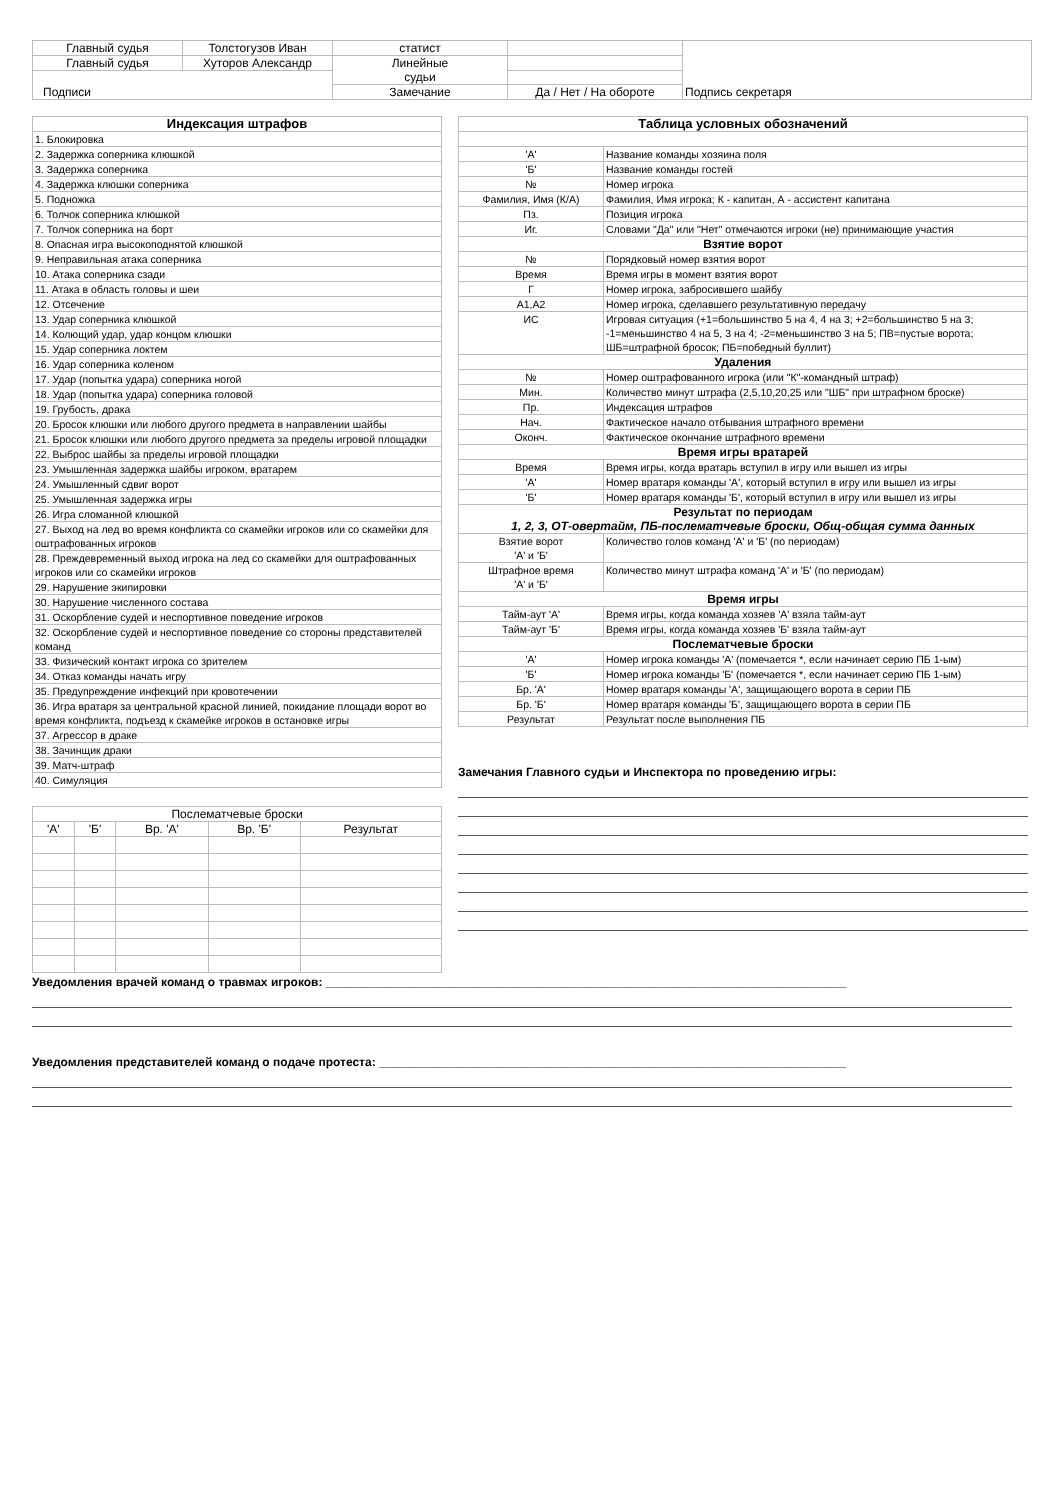| Главный судья | Толстогузов Иван | статист | | Подпись секретаря |
| Главный судья | Хуторов Александр | Линейные судьи | | |
| Подписи | | | | |
| | | Замечание | Да / Нет / На обороте | |
| Индексация штрафов |
| --- |
| 1. Блокировка |
| 2. Задержка соперника клюшкой |
| 3. Задержка соперника |
| 4. Задержка клюшки соперника |
| 5. Подножка |
| 6. Толчок соперника клюшкой |
| 7. Толчок соперника на борт |
| 8. Опасная игра высокоподнятой клюшкой |
| 9. Неправильная атака соперника |
| 10. Атака соперника сзади |
| 11. Атака в область головы и шеи |
| 12. Отсечение |
| 13. Удар соперника клюшкой |
| 14. Колющий удар, удар концом клюшки |
| 15. Удар соперника локтем |
| 16. Удар соперника коленом |
| 17. Удар (попытка удара) соперника ногой |
| 18. Удар (попытка удара) соперника головой |
| 19. Грубость, драка |
| 20. Бросок клюшки или любого другого предмета в направлении шайбы |
| 21. Бросок клюшки или любого другого предмета за пределы игровой площадки |
| 22. Выброс шайбы за пределы игровой площадки |
| 23. Умышленная задержка шайбы игроком, вратарем |
| 24. Умышленный сдвиг ворот |
| 25. Умышленная задержка игры |
| 26. Игра сломанной клюшкой |
| 27. Выход на лед во время конфликта со скамейки игроков или со скамейки для оштрафованных игроков |
| 28. Преждевременный выход игрока на лед со скамейки для оштрафованных игроков или со скамейки игроков |
| 29. Нарушение экипировки |
| 30. Нарушение численного состава |
| 31. Оскорбление судей и неспортивное поведение игроков |
| 32. Оскорбление судей и неспортивное поведение со стороны представителей команд |
| 33. Физический контакт игрока со зрителем |
| 34. Отказ команды начать игру |
| 35. Предупреждение инфекций при кровотечении |
| 36. Игра вратаря за центральной красной линией, покидание площади ворот во время конфликта, подъезд к скамейке игроков в остановке игры |
| 37. Агрессор в драке |
| 38. Зачинщик драки |
| 39. Матч-штраф |
| 40. Симуляция |
| Послематчевые броски | | | | |
| 'А' | 'Б' | Вр. 'А' | Вр. 'Б' | Результат |
| Таблица условных обозначений | |
| --- | --- |
| 'А' | Название команды хозяина поля |
| 'Б' | Название команды гостей |
| № | Номер игрока |
| Фамилия, Имя (К/А) | Фамилия, Имя игрока; К - капитан, А - ассистент капитана |
| Пз. | Позиция игрока |
| Иг. | Словами "Да" или "Нет" отмечаются игроки (не) принимающие участия |
| Взятие ворот | |
| № | Порядковый номер взятия ворот |
| Время | Время игры в момент взятия ворот |
| Г | Номер игрока, забросившего шайбу |
| А1,А2 | Номер игрока, сделавшего результативную передачу |
| ИС | Игровая ситуация (+1=большинство 5 на 4, 4 на 3; +2=большинство 5 на 3; -1=меньшинство 4 на 5, 3 на 4; -2=меньшинство 3 на 5; ПВ=пустые ворота; ШБ=штрафной бросок; ПБ=победный буллит) |
| Удаления | |
| № | Номер оштрафованного игрока (или "К"-командный штраф) |
| Мин. | Количество минут штрафа (2,5,10,20,25 или "ШБ" при штрафном броске) |
| Пр. | Индексация штрафов |
| Нач. | Фактическое начало отбывания штрафного времени |
| Оконч. | Фактическое окончание штрафного времени |
| Время игры вратарей | |
| Время | Время игры, когда вратарь вступил в игру или вышел из игры |
| 'А' | Номер вратаря команды 'А', который вступил в игру или вышел из игры |
| 'Б' | Номер вратаря команды 'Б', который вступил в игру или вышел из игры |
| Результат по периодам 1, 2, 3, ОТ-овертайм, ПБ-послематчевые броски, Общ-общая сумма данных | |
| Взятие ворот 'А' и 'Б' | Количество голов команд 'А' и 'Б' (по периодам) |
| Штрафное время 'А' и 'Б' | Количество минут штрафа команд 'А' и 'Б' (по периодам) |
| Время игры | |
| Тайм-аут 'А' | Время игры, когда команда хозяев 'А' взяла тайм-аут |
| Тайм-аут 'Б' | Время игры, когда команда хозяев 'Б' взяла тайм-аут |
| Послематчевые броски | |
| 'А' | Номер игрока команды 'А' (помечается *, если начинает серию ПБ 1-ым) |
| 'Б' | Номер игрока команды 'Б' (помечается *, если начинает серию ПБ 1-ым) |
| Бр. 'А' | Номер вратаря команды 'А', защищающего ворота в серии ПБ |
| Бр. 'Б' | Номер вратаря команды 'Б', защищающего ворота в серии ПБ |
| Результат | Результат после выполнения ПБ |
Замечания Главного судьи и Инспектора по проведению игры:
Уведомления врачей команд о травмах игроков: ______________________________________________________________________________
Уведомления представителей команд о подаче протеста: ______________________________________________________________________